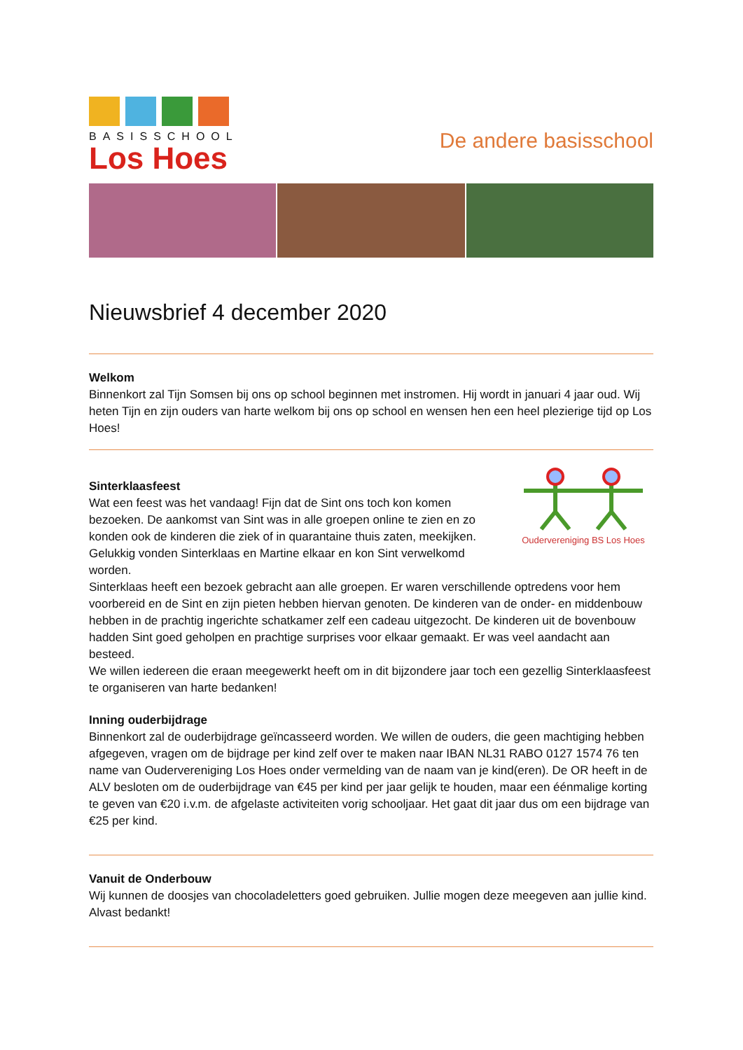BASISSCHOOL
Los Hoes
De andere basisschool
Nieuwsbrief 4 december 2020
Welkom
Binnenkort zal Tijn Somsen bij ons op school beginnen met instromen. Hij wordt in januari 4 jaar oud. Wij heten Tijn en zijn ouders van harte welkom bij ons op school en wensen hen een heel plezierige tijd op Los Hoes!
Oudervereniging BS Los Hoes
Sinterklaasfeest
Wat een feest was het vandaag! Fijn dat de Sint ons toch kon komen bezoeken. De aankomst van Sint was in alle groepen online te zien en zo konden ook de kinderen die ziek of in quarantaine thuis zaten, meekijken. Gelukkig vonden Sinterklaas en Martine elkaar en kon Sint verwelkomd worden.
Sinterklaas heeft een bezoek gebracht aan alle groepen. Er waren verschillende optredens voor hem voorbereid en de Sint en zijn pieten hebben hiervan genoten. De kinderen van de onder- en middenbouw hebben in de prachtig ingerichte schatkamer zelf een cadeau uitgezocht. De kinderen uit de bovenbouw hadden Sint goed geholpen en prachtige surprises voor elkaar gemaakt. Er was veel aandacht aan besteed.
We willen iedereen die eraan meegewerkt heeft om in dit bijzondere jaar toch een gezellig Sinterklaasfeest te organiseren van harte bedanken!
Inning ouderbijdrage
Binnenkort zal de ouderbijdrage geïncasseerd worden. We willen de ouders, die geen machtiging hebben afgegeven, vragen om de bijdrage per kind zelf over te maken naar IBAN NL31 RABO 0127 1574 76 ten name van Oudervereniging Los Hoes onder vermelding van de naam van je kind(eren). De OR heeft in de ALV besloten om de ouderbijdrage van €45 per kind per jaar gelijk te houden, maar een éénmalige korting te geven van €20 i.v.m. de afgelaste activiteiten vorig schooljaar. Het gaat dit jaar dus om een bijdrage van €25 per kind.
Vanuit de Onderbouw
Wij kunnen de doosjes van chocoladeletters goed gebruiken. Jullie mogen deze meegeven aan jullie kind. Alvast bedankt!